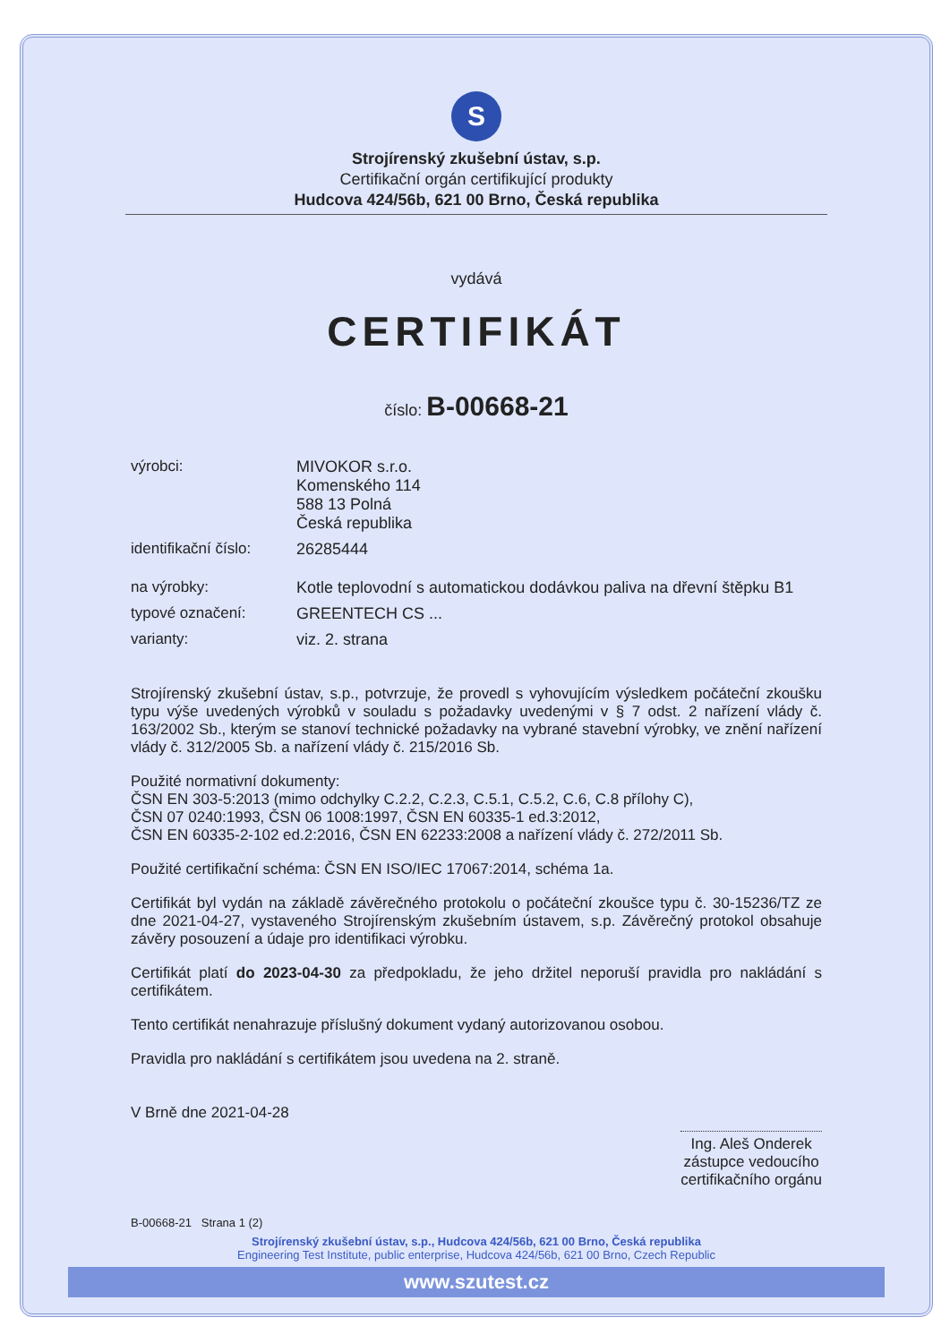S
Strojírenský zkušební ústav, s.p.
Certifikační orgán certifikující produkty
Hudcova 424/56b, 621 00 Brno, Česká republika
vydává
CERTIFIKÁT
číslo: B-00668-21
výrobci: MIVOKOR s.r.o.
Komenského 114
588 13 Polná
Česká republika
identifikační číslo:
26285444
na výrobky: Kotle teplovodní s automatickou dodávkou paliva na dřevní štěpku B1
typové označení: GREENTECH CS ...
varianty: viz. 2. strana
Strojírenský zkušební ústav, s.p., potvrzuje, že provedl s vyhovujícím výsledkem počáteční zkoušku typu výše uvedených výrobků v souladu s požadavky uvedenými v § 7 odst. 2 nařízení vlády č. 163/2002 Sb., kterým se stanoví technické požadavky na vybrané stavební výrobky, ve znění nařízení vlády č. 312/2005 Sb. a nařízení vlády č. 215/2016 Sb.
Použité normativní dokumenty:
ČSN EN 303-5:2013 (mimo odchylky C.2.2, C.2.3, C.5.1, C.5.2, C.6, C.8 přílohy C),
ČSN 07 0240:1993, ČSN 06 1008:1997, ČSN EN 60335-1 ed.3:2012,
ČSN EN 60335-2-102 ed.2:2016, ČSN EN 62233:2008 a nařízení vlády č. 272/2011 Sb.
Použité certifikační schéma: ČSN EN ISO/IEC 17067:2014, schéma 1a.
Certifikát byl vydán na základě závěrečného protokolu o počáteční zkoušce typu č. 30-15236/TZ ze dne 2021-04-27, vystaveného Strojírenským zkušebním ústavem, s.p. Závěrečný protokol obsahuje závěry posouzení a údaje pro identifikaci výrobku.
Certifikát platí do 2023-04-30 za předpokladu, že jeho držitel neporuší pravidla pro nakládání s certifikátem.
Tento certifikát nenahrazuje příslušný dokument vydaný autorizovanou osobou.
Pravidla pro nakládání s certifikátem jsou uvedena na 2. straně.
V Brně dne 2021-04-28
Ing. Aleš Onderek
zástupce vedoucího
certifikačního orgánu
B-00668-21 Strana 1 (2)
Strojírenský zkušební ústav, s.p., Hudcova 424/56b, 621 00 Brno, Česká republika
Engineering Test Institute, public enterprise, Hudcova 424/56b, 621 00 Brno, Czech Republic
www.szutest.cz